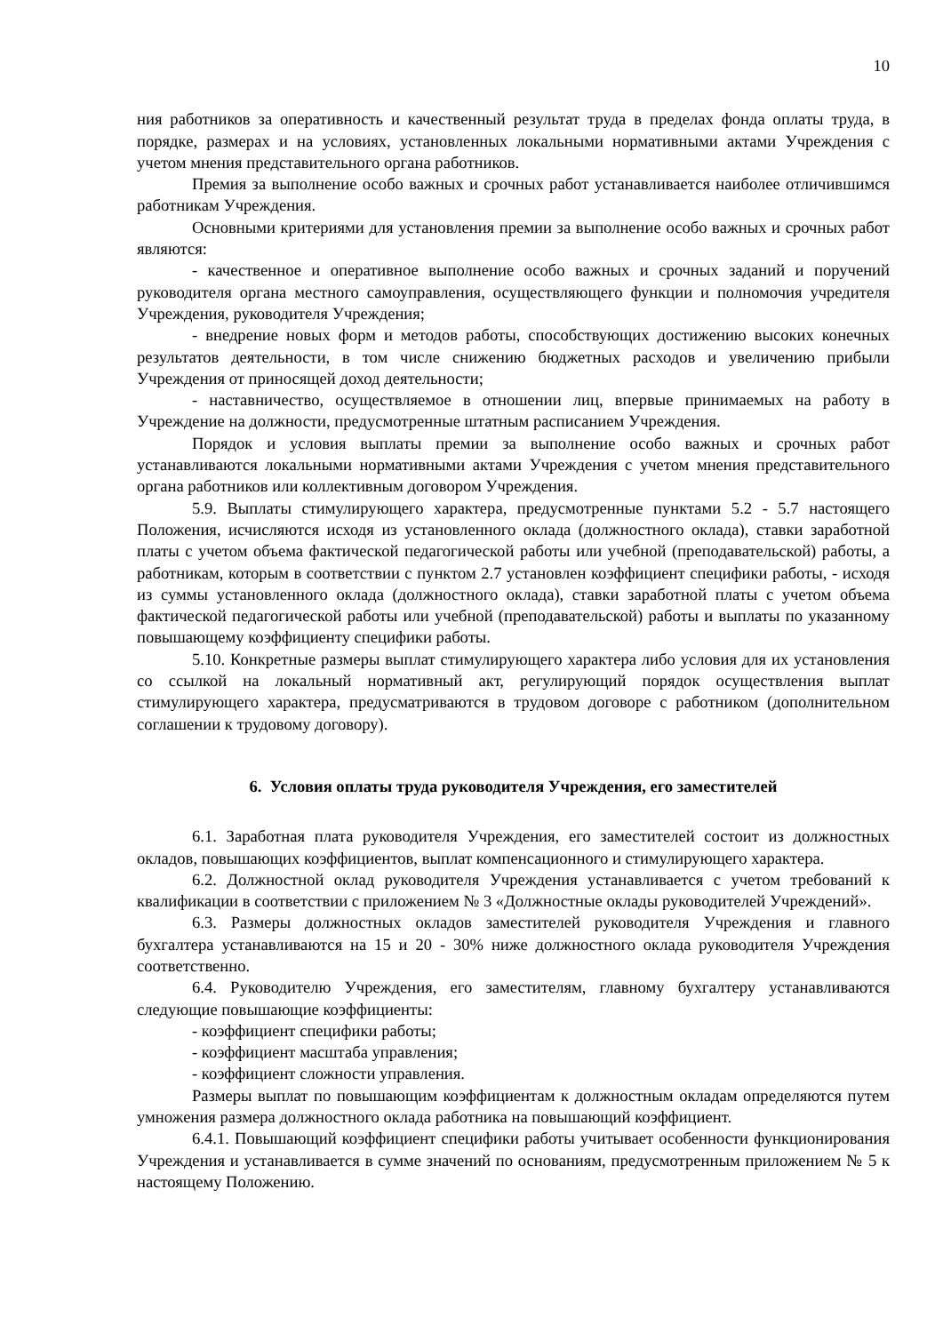10
ния работников за оперативность и качественный результат труда в пределах фонда оплаты труда, в порядке, размерах и на условиях, установленных локальными нормативными актами Учреждения с учетом мнения представительного органа работников.
Премия за выполнение особо важных и срочных работ устанавливается наиболее отличившимся работникам Учреждения.
Основными критериями для установления премии за выполнение особо важных и срочных работ являются:
- качественное и оперативное выполнение особо важных и срочных заданий и поручений руководителя органа местного самоуправления, осуществляющего функции и полномочия учредителя Учреждения, руководителя Учреждения;
- внедрение новых форм и методов работы, способствующих достижению высоких конечных результатов деятельности, в том числе снижению бюджетных расходов и увеличению прибыли Учреждения от приносящей доход деятельности;
- наставничество, осуществляемое в отношении лиц, впервые принимаемых на работу в Учреждение на должности, предусмотренные штатным расписанием Учреждения.
Порядок и условия выплаты премии за выполнение особо важных и срочных работ устанавливаются локальными нормативными актами Учреждения с учетом мнения представительного органа работников или коллективным договором Учреждения.
5.9. Выплаты стимулирующего характера, предусмотренные пунктами 5.2 - 5.7 настоящего Положения, исчисляются исходя из установленного оклада (должностного оклада), ставки заработной платы с учетом объема фактической педагогической работы или учебной (преподавательской) работы, а работникам, которым в соответствии с пунктом 2.7 установлен коэффициент специфики работы, - исходя из суммы установленного оклада (должностного оклада), ставки заработной платы с учетом объема фактической педагогической работы или учебной (преподавательской) работы и выплаты по указанному повышающему коэффициенту специфики работы.
5.10. Конкретные размеры выплат стимулирующего характера либо условия для их установления со ссылкой на локальный нормативный акт, регулирующий порядок осуществления выплат стимулирующего характера, предусматриваются в трудовом договоре с работником (дополнительном соглашении к трудовому договору).
6. Условия оплаты труда руководителя Учреждения, его заместителей
6.1. Заработная плата руководителя Учреждения, его заместителей состоит из должностных окладов, повышающих коэффициентов, выплат компенсационного и стимулирующего характера.
6.2. Должностной оклад руководителя Учреждения устанавливается с учетом требований к квалификации в соответствии с приложением № 3 «Должностные оклады руководителей Учреждений».
6.3. Размеры должностных окладов заместителей руководителя Учреждения и главного бухгалтера устанавливаются на 15 и 20 - 30% ниже должностного оклада руководителя Учреждения соответственно.
6.4. Руководителю Учреждения, его заместителям, главному бухгалтеру устанавливаются следующие повышающие коэффициенты:
- коэффициент специфики работы;
- коэффициент масштаба управления;
- коэффициент сложности управления.
Размеры выплат по повышающим коэффициентам к должностным окладам определяются путем умножения размера должностного оклада работника на повышающий коэффициент.
6.4.1. Повышающий коэффициент специфики работы учитывает особенности функционирования Учреждения и устанавливается в сумме значений по основаниям, предусмотренным приложением № 5 к настоящему Положению.